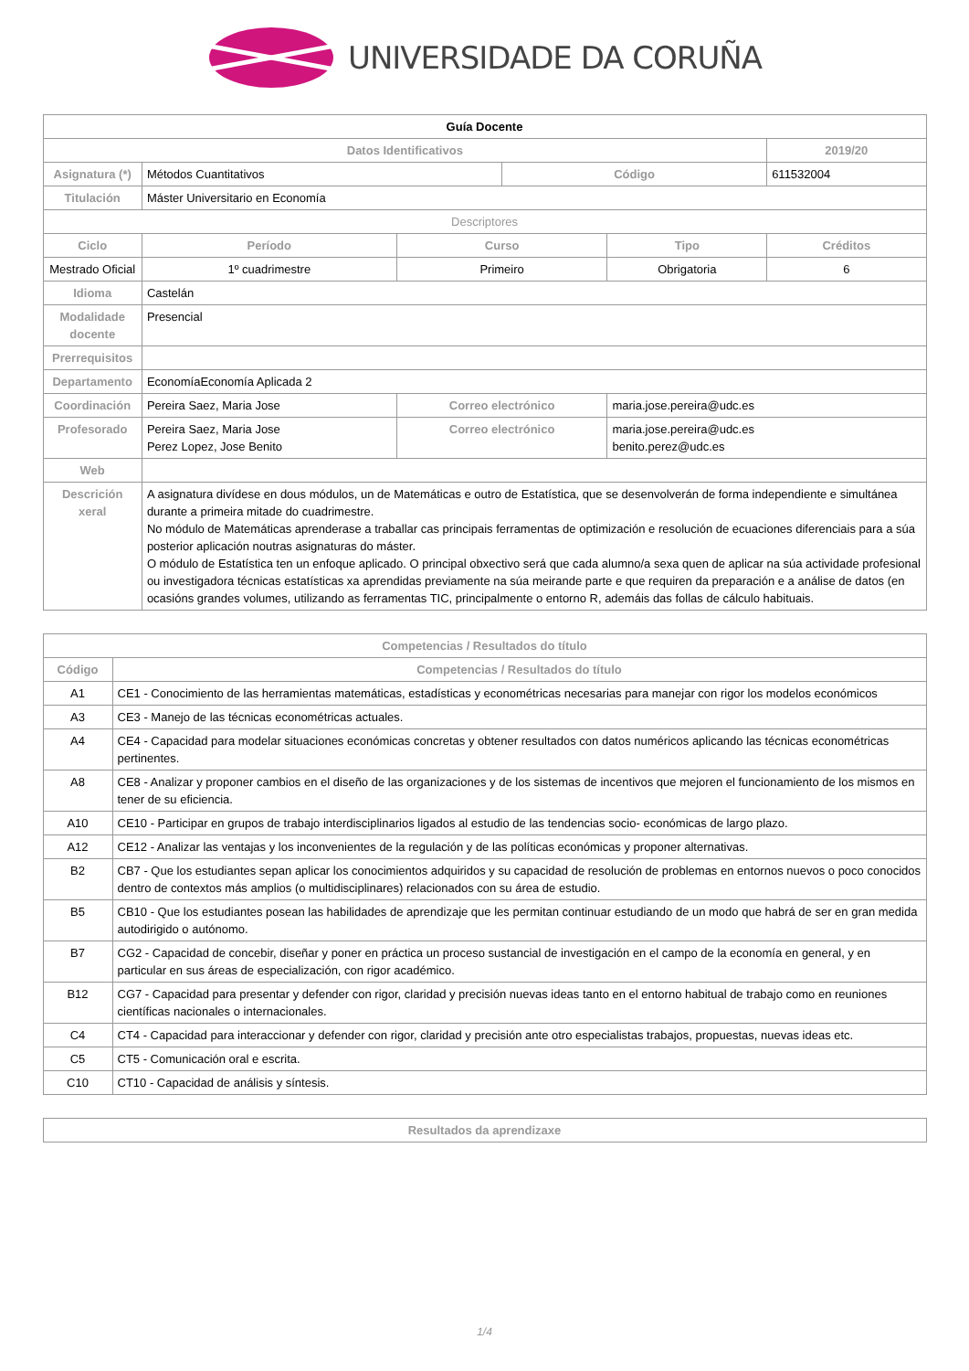UNIVERSIDADE DA CORUÑA
| Guía Docente | | | | | |
| Datos Identificativos | | | | | 2019/20 |
| Asignatura (*) | Métodos Cuantitativos | | Código | | 611532004 |
| Titulación | Máster Universitario en Economía | | | | |
| Descriptores | | | | | |
| Ciclo | Período | Curso | | Tipo | Créditos |
| Mestrado Oficial | 1º cuadrimestre | Primeiro | | Obrigatoria | 6 |
| Idioma | Castelán | | | | |
| Modalidade docente | Presencial | | | | |
| Prerrequisitos | | | | | |
| Departamento | EconomíaEconomía Aplicada 2 | | | | |
| Coordinación | Pereira Saez, Maria Jose | Correo electrónico | | maria.jose.pereira@udc.es | |
| Profesorado | Pereira Saez, Maria Jose Perez Lopez, Jose Benito | Correo electrónico | | maria.jose.pereira@udc.es benito.perez@udc.es | |
| Web | | | | | |
| Descrición xeral | A asignatura divídese en dous módulos, un de Matemáticas e outro de Estatística, que se desenvolverán de forma independiente e simultánea durante a primeira mitade do cuadrimestre. No módulo de Matemáticas aprenderase a traballar cas principais ferramentas de optimización e resolución de ecuaciones diferenciais para a súa posterior aplicación noutras asignaturas do máster. O módulo de Estatística ten un enfoque aplicado. O principal obxectivo será que cada alumno/a sexa quen de aplicar na súa actividade profesional ou investigadora técnicas estatísticas xa aprendidas previamente na súa meirande parte e que requiren da preparación e a análise de datos (en ocasións grandes volumes, utilizando as ferramentas TIC, principalmente o entorno R, ademáis das follas de cálculo habituais. | | | | |
| Competencias / Resultados do título | |
| --- | --- |
| Código | Competencias / Resultados do título |
| A1 | CE1 - Conocimiento de las herramientas matemáticas, estadísticas y econométricas necesarias para manejar con rigor los modelos económicos |
| A3 | CE3 - Manejo de las técnicas econométricas actuales. |
| A4 | CE4 - Capacidad para modelar situaciones económicas concretas y obtener resultados con datos numéricos aplicando las técnicas econométricas pertinentes. |
| A8 | CE8 - Analizar y proponer cambios en el diseño de las organizaciones y de los sistemas de incentivos que mejoren el funcionamiento de los mismos en tener de su eficiencia. |
| A10 | CE10 - Participar en grupos de trabajo interdisciplinarios ligados al estudio de las tendencias socio- económicas de largo plazo. |
| A12 | CE12 - Analizar las ventajas y los inconvenientes de la regulación y de las políticas económicas y proponer alternativas. |
| B2 | CB7 - Que los estudiantes sepan aplicar los conocimientos adquiridos y su capacidad de resolución de problemas en entornos nuevos o poco conocidos dentro de contextos más amplios (o multidisciplinares) relacionados con su área de estudio. |
| B5 | CB10 - Que los estudiantes posean las habilidades de aprendizaje que les permitan continuar estudiando de un modo que habrá de ser en gran medida autodirigido o autónomo. |
| B7 | CG2 - Capacidad de concebir, diseñar y poner en práctica un proceso sustancial de investigación en el campo de la economía en general, y en particular en sus áreas de especialización, con rigor académico. |
| B12 | CG7 - Capacidad para presentar y defender con rigor, claridad y precisión nuevas ideas tanto en el entorno habitual de trabajo como en reuniones científicas nacionales o internacionales. |
| C4 | CT4 - Capacidad para interaccionar y defender con rigor, claridad y precisión ante otro especialistas trabajos, propuestas, nuevas ideas etc. |
| C5 | CT5 - Comunicación oral e escrita. |
| C10 | CT10 - Capacidad de análisis y síntesis. |
| Resultados da aprendizaxe |
| --- |
1/4